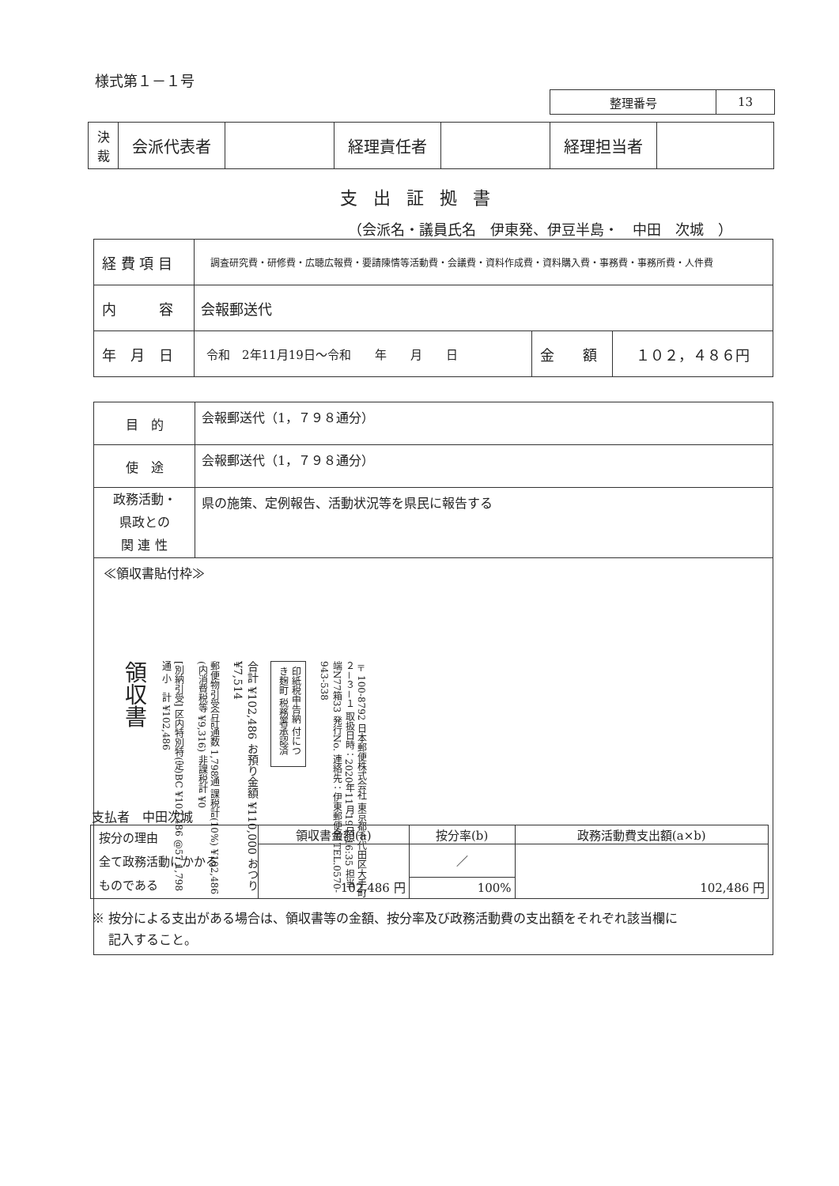様式第１－１号
| 整理番号 | 13 |
| 決 裁 | 会派代表者 | | 経理責任者 | | 経理担当者 | |
支出証拠書
（会派名・議員氏名　伊東発、伊豆半島・　中田　次城　）
| 経 費 項 目 | 調査研究費・研修費・広聴広報費・要請陳情等活動費・会議費・資料作成費・資料購入費・事務費・事務所費・人件費 | | |
| 内 容 | 会報郵送代 | | |
| 年 月 日 | 令和 2年11月19日～令和 年 月 日 | 金 額 | １０２，４８６円 |
| 目 的 | 会報郵送代（1，７９８通分） |
| 使 途 | 会報郵送代（1，７９８通分） |
| 政務活動・ 県政との 関 連 性 | 県の施策、定例報告、活動状況等を県民に報告する |
| ≪領収書貼付枠≫ 領収書 [別納引受] 区内特別特(定)BC ¥102,486 @57 1,798通 小 計 ¥102,486 郵便物引受合計通数 1,798通 課税計(10%) ¥102,486 (内消費税等 ¥9,316) 非課税計 ¥0 合計 ¥102,486 お預り金額 ¥110,000 おつり ¥7,514 印紙税申告納 付につき麹町 税務署承認済 〒100-8792 日本郵便株式会社 東京都千代田区大手町２－３－１ 取扱日時：2020年11月19日 16:35 担当 端N77箱33 発行No. 連絡先：伊東郵便局 TEL.0570-943-538 | |
支払者　中田次城
| 按分の理由 全て政務活動にかかる ものである | 領収書金額(a) | 按分率(b) | 政務活動費支出額(a×b) |
| | 102,486 円 | ／ | 102,486 円 |
| | | 100% | |
※ 按分による支出がある場合は、領収書等の金額、按分率及び政務活動費の支出額をそれぞれ該当欄に
　 記入すること。